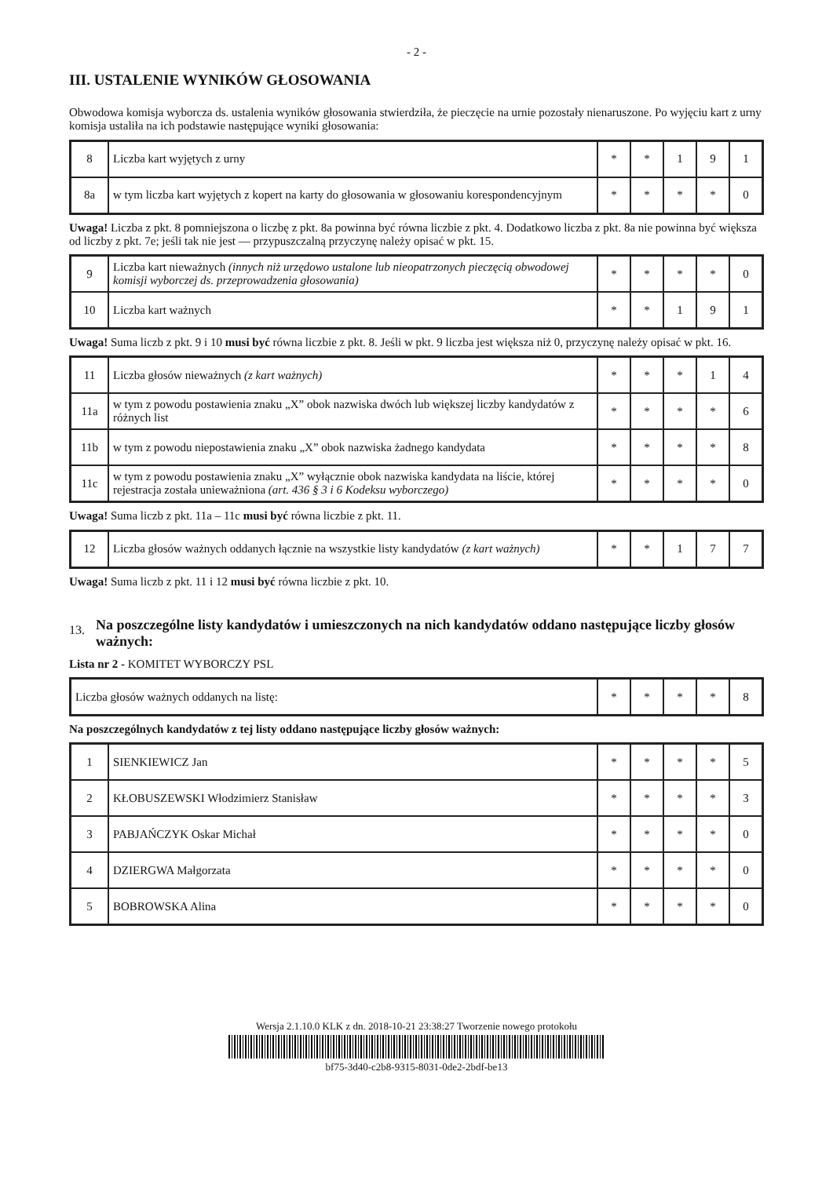- 2 -
III. USTALENIE WYNIKÓW GŁOSOWANIA
Obwodowa komisja wyborcza ds. ustalenia wyników głosowania stwierdziła, że pieczęcie na urnie pozostały nienaruszone. Po wyjęciu kart z urny komisja ustaliła na ich podstawie następujące wyniki głosowania:
| 8 | Liczba kart wyjętych z urny | * | * | 1 | 9 | 1 |
| 8a | w tym liczba kart wyjętych z kopert na karty do głosowania w głosowaniu korespondencyjnym | * | * | * | * | 0 |
Uwaga! Liczba z pkt. 8 pomniejszona o liczbę z pkt. 8a powinna być równa liczbie z pkt. 4. Dodatkowo liczba z pkt. 8a nie powinna być większa od liczby z pkt. 7e; jeśli tak nie jest — przypuszczalną przyczynę należy opisać w pkt. 15.
| 9 | Liczba kart nieważnych (innych niż urzędowo ustalone lub nieopatrzonych pieczęcią obwodowej komisji wyborczej ds. przeprowadzenia głosowania) | * | * | * | * | 0 |
| 10 | Liczba kart ważnych | * | * | 1 | 9 | 1 |
Uwaga! Suma liczb z pkt. 9 i 10 musi być równa liczbie z pkt. 8. Jeśli w pkt. 9 liczba jest większa niż 0, przyczynę należy opisać w pkt. 16.
| 11 | Liczba głosów nieważnych (z kart ważnych) | * | * | * | 1 | 4 |
| 11a | w tym z powodu postawienia znaku „X” obok nazwiska dwóch lub większej liczby kandydatów z różnych list | * | * | * | * | 6 |
| 11b | w tym z powodu niepostawienia znaku „X” obok nazwiska żadnego kandydata | * | * | * | * | 8 |
| 11c | w tym z powodu postawienia znaku „X” wyłącznie obok nazwiska kandydata na liście, której rejestracja została unieważniona (art. 436 § 3 i 6 Kodeksu wyborczego) | * | * | * | * | 0 |
Uwaga! Suma liczb z pkt. 11a – 11c musi być równa liczbie z pkt. 11.
| 12 | Liczba głosów ważnych oddanych łącznie na wszystkie listy kandydatów (z kart ważnych) | * | * | 1 | 7 | 7 |
Uwaga! Suma liczb z pkt. 11 i 12 musi być równa liczbie z pkt. 10.
13. Na poszczególne listy kandydatów i umieszczonych na nich kandydatów oddano następujące liczby głosów ważnych:
Lista nr 2 - KOMITET WYBORCZY PSL
| Liczba głosów ważnych oddanych na listę: | * | * | * | * | 8 |
Na poszczególnych kandydatów z tej listy oddano następujące liczby głosów ważnych:
| 1 | SIENKIEWICZ Jan | * | * | * | * | 5 |
| 2 | KŁOBUSZEWSKI Włodzimierz Stanisław | * | * | * | * | 3 |
| 3 | PABJAŃCZYK Oskar Michał | * | * | * | * | 0 |
| 4 | DZIERGWA Małgorzata | * | * | * | * | 0 |
| 5 | BOBROWSKA Alina | * | * | * | * | 0 |
Wersja 2.1.10.0 KLK z dn. 2018-10-21 23:38:27 Tworzenie nowego protokołu
bf75-3d40-c2b8-9315-8031-0de2-2bdf-be13